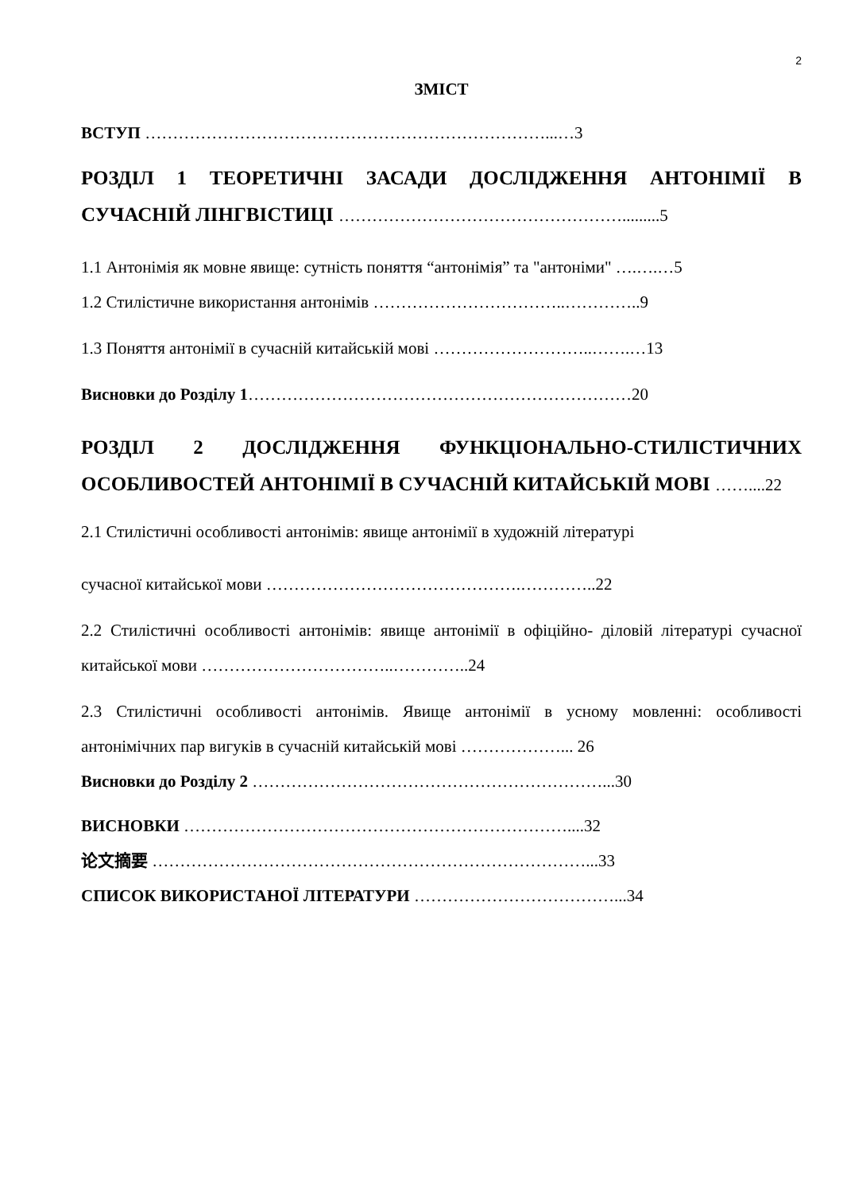2
ЗМІСТ
ВСТУП ………………………………………………………………...…3
РОЗДІЛ 1 ТЕОРЕТИЧНІ ЗАСАДИ ДОСЛІДЖЕННЯ АНТОНІМІЇ В СУЧАСНІЙ ЛІНГВІСТИЦІ …………………………………………….........5
1.1 Антонімія як мовне явище: сутність поняття “антонімія” та "антоніми" ….….…5
1.2 Стилістичне використання антонімів ……………………………..…………..9
1.3 Поняття антонімії в сучасній китайській мові ………………………..…….…13
Висновки до Розділу 1……………………………………………………………20
РОЗДІЛ 2 ДОСЛІДЖЕННЯ ФУНКЦІОНАЛЬНО-СТИЛІСТИЧНИХ ОСОБЛИВОСТЕЙ АНТОНІМІЇ В СУЧАСНІЙ КИТАЙСЬКІЙ МОВІ ……....22
2.1 Стилістичні особливості антонімів: явище антонімії в художній літературі
сучасної китайської мови ……………………………………….…………..22
2.2 Стилістичні особливості антонімів: явище антонімії в офіційно- діловій літературі сучасної китайської мови ……………………………..…………..24
2.3 Стилістичні особливості антонімів. Явище антонімії в усному мовленні: особливості антонімічних пар вигуків в сучасній китайській мові ………………... 26
Висновки до Розділу 2 ………………………………………………………...30
ВИСНОВКИ ……………………………………………………………....32
论文摘要 ……………………………………………………………………...33
СПИСОК ВИКОРИСТАНОЇ ЛІТЕРАТУРИ ………………………………...34